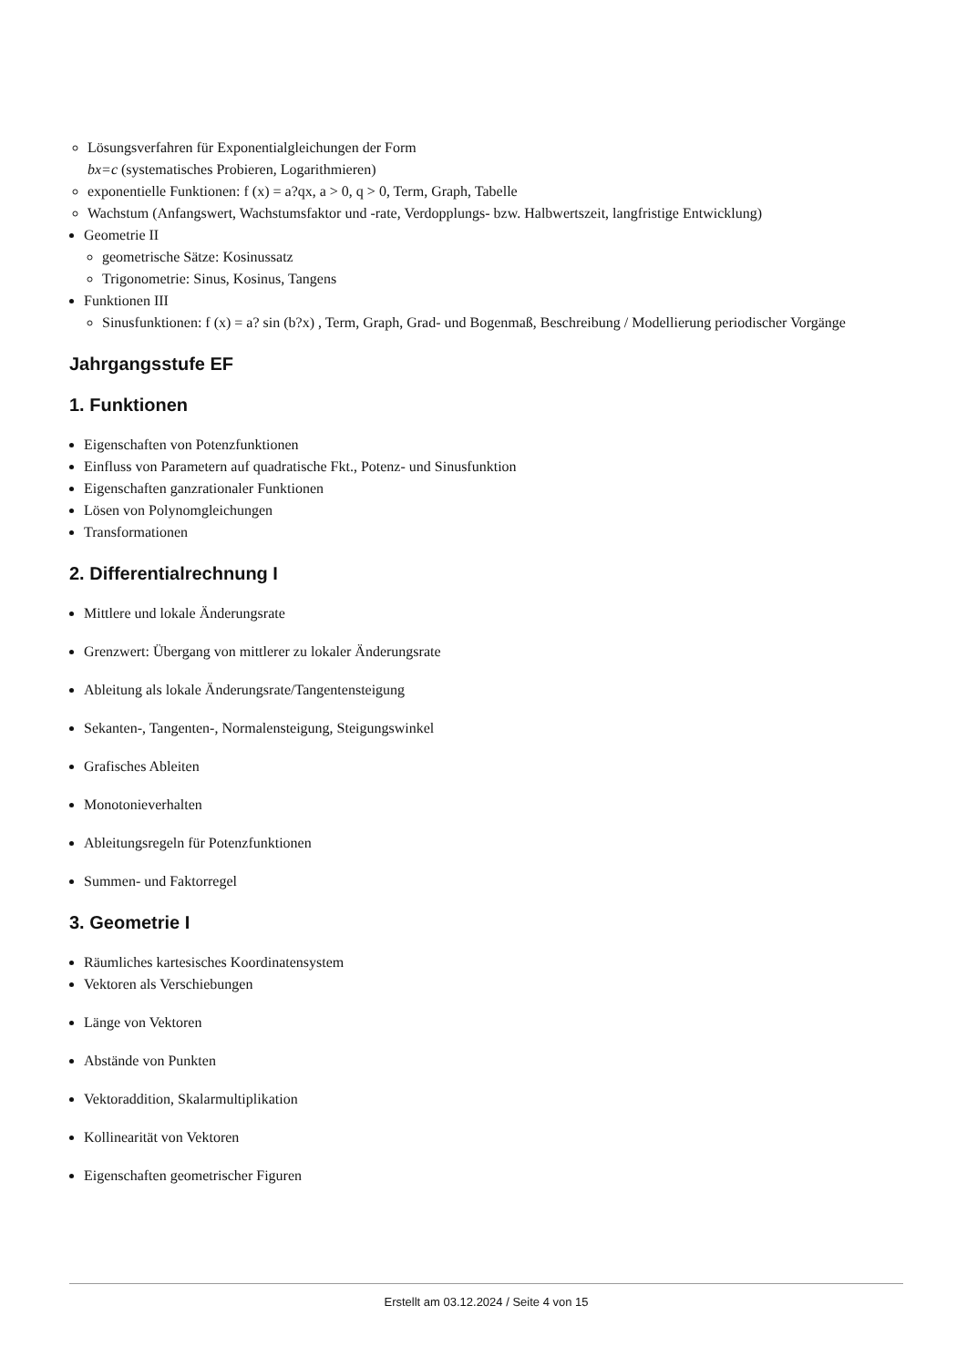Lösungsverfahren für Exponentialgleichungen der Form
bx=c (systematisches Probieren, Logarithmieren)
exponentielle Funktionen: f (x) = a?qx, a > 0, q > 0, Term, Graph, Tabelle
Wachstum (Anfangswert, Wachstumsfaktor und -rate, Verdopplungs- bzw. Halbwertszeit, langfristige Entwicklung)
Geometrie II
geometrische Sätze: Kosinussatz
Trigonometrie: Sinus, Kosinus, Tangens
Funktionen III
Sinusfunktionen: f (x) = a? sin (b?x) , Term, Graph, Grad- und Bogenmaß, Beschreibung / Modellierung periodischer Vorgänge
Jahrgangsstufe EF
1. Funktionen
Eigenschaften von Potenzfunktionen
Einfluss von Parametern auf quadratische Fkt., Potenz- und Sinusfunktion
Eigenschaften ganzrationaler Funktionen
Lösen von Polynomgleichungen
Transformationen
2. Differentialrechnung I
Mittlere und lokale Änderungsrate
Grenzwert: Übergang von mittlerer zu lokaler Änderungsrate
Ableitung als lokale Änderungsrate/Tangentensteigung
Sekanten-, Tangenten-, Normalensteigung, Steigungswinkel
Grafisches Ableiten
Monotonieverhalten
Ableitungsregeln für Potenzfunktionen
Summen- und Faktorregel
3. Geometrie I
Räumliches kartesisches Koordinatensystem
Vektoren als Verschiebungen
Länge von Vektoren
Abstände von Punkten
Vektoraddition, Skalarmultiplikation
Kollinearität von Vektoren
Eigenschaften geometrischer Figuren
Erstellt am 03.12.2024 / Seite 4 von 15